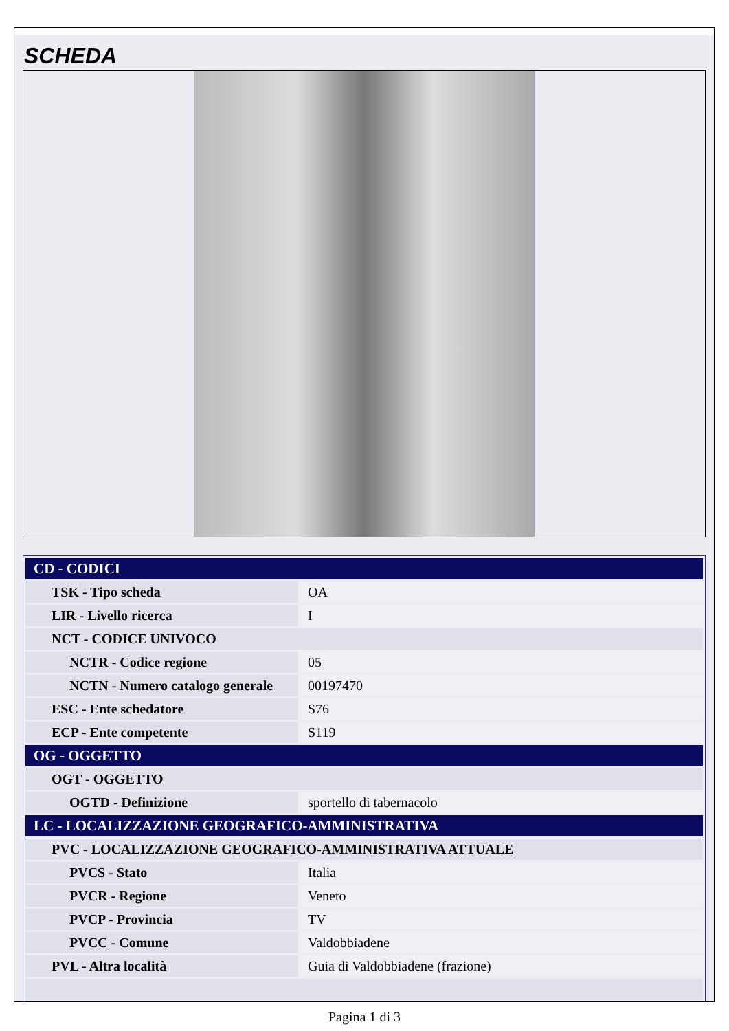SCHEDA
| CD - CODICI | |
| TSK - Tipo scheda | OA |
| LIR - Livello ricerca | I |
| NCT - CODICE UNIVOCO | |
| NCTR - Codice regione | 05 |
| NCTN - Numero catalogo generale | 00197470 |
| ESC - Ente schedatore | S76 |
| ECP - Ente competente | S119 |
| OG - OGGETTO | |
| OGT - OGGETTO | |
| OGTD - Definizione | sportello di tabernacolo |
| LC - LOCALIZZAZIONE GEOGRAFICO-AMMINISTRATIVA | |
| PVC - LOCALIZZAZIONE GEOGRAFICO-AMMINISTRATIVA ATTUALE | |
| PVCS - Stato | Italia |
| PVCR - Regione | Veneto |
| PVCP - Provincia | TV |
| PVCC - Comune | Valdobbiadene |
| PVL - Altra località | Guia di Valdobbiadene (frazione) |
Pagina 1 di 3